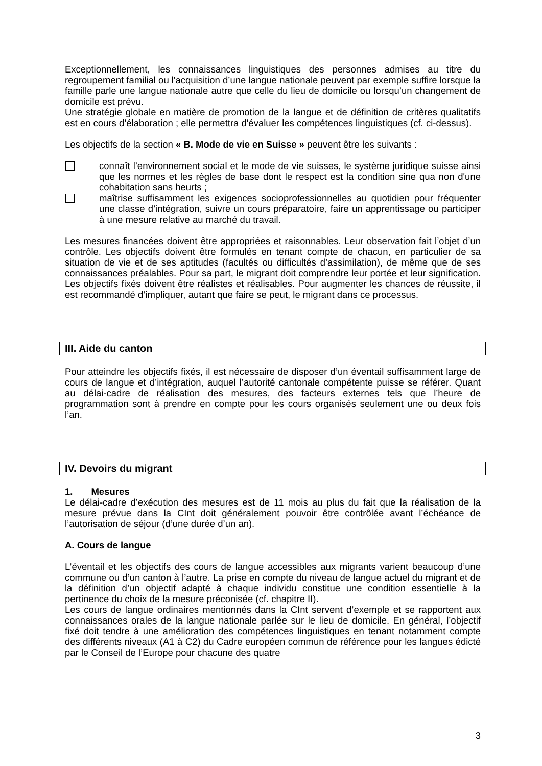Exceptionnellement, les connaissances linguistiques des personnes admises au titre du regroupement familial ou l'acquisition d’une langue nationale peuvent par exemple suffire lorsque la famille parle une langue nationale autre que celle du lieu de domicile ou lorsqu’un changement de domicile est prévu.
Une stratégie globale en matière de promotion de la langue et de définition de critères qualitatifs est en cours d’élaboration ; elle permettra d'évaluer les compétences linguistiques (cf. ci-dessus).
Les objectifs de la section « B. Mode de vie en Suisse » peuvent être les suivants :
connaît l’environnement social et le mode de vie suisses, le système juridique suisse ainsi que les normes et les règles de base dont le respect est la condition sine qua non d'une cohabitation sans heurts ;
maîtrise suffisamment les exigences socioprofessionnelles au quotidien pour fréquenter une classe d’intégration, suivre un cours préparatoire, faire un apprentissage ou participer à une mesure relative au marché du travail.
Les mesures financées doivent être appropriées et raisonnables. Leur observation fait l’objet d’un contrôle. Les objectifs doivent être formulés en tenant compte de chacun, en particulier de sa situation de vie et de ses aptitudes (facultés ou difficultés d’assimilation), de même que de ses connaissances préalables. Pour sa part, le migrant doit comprendre leur portée et leur signification. Les objectifs fixés doivent être réalistes et réalisables. Pour augmenter les chances de réussite, il est recommandé d’impliquer, autant que faire se peut, le migrant dans ce processus.
III. Aide du canton
Pour atteindre les objectifs fixés, il est nécessaire de disposer d’un éventail suffisamment large de cours de langue et d’intégration, auquel l’autorité cantonale compétente puisse se référer. Quant au délai-cadre de réalisation des mesures, des facteurs externes tels que l’heure de programmation sont à prendre en compte pour les cours organisés seulement une ou deux fois l’an.
IV. Devoirs du migrant
1. Mesures
Le délai-cadre d’exécution des mesures est de 11 mois au plus du fait que la réalisation de la mesure prévue dans la CInt doit généralement pouvoir être contrôlée avant l’échéance de l’autorisation de séjour (d’une durée d’un an).
A. Cours de langue
L’éventail et les objectifs des cours de langue accessibles aux migrants varient beaucoup d’une commune ou d’un canton à l’autre. La prise en compte du niveau de langue actuel du migrant et de la définition d’un objectif adapté à chaque individu constitue une condition essentielle à la pertinence du choix de la mesure préconisée (cf. chapitre II).
Les cours de langue ordinaires mentionnés dans la CInt servent d’exemple et se rapportent aux connaissances orales de la langue nationale parlée sur le lieu de domicile. En général, l’objectif fixé doit tendre à une amélioration des compétences linguistiques en tenant notamment compte des différents niveaux (A1 à C2) du Cadre européen commun de référence pour les langues édicté par le Conseil de l’Europe pour chacune des quatre
3